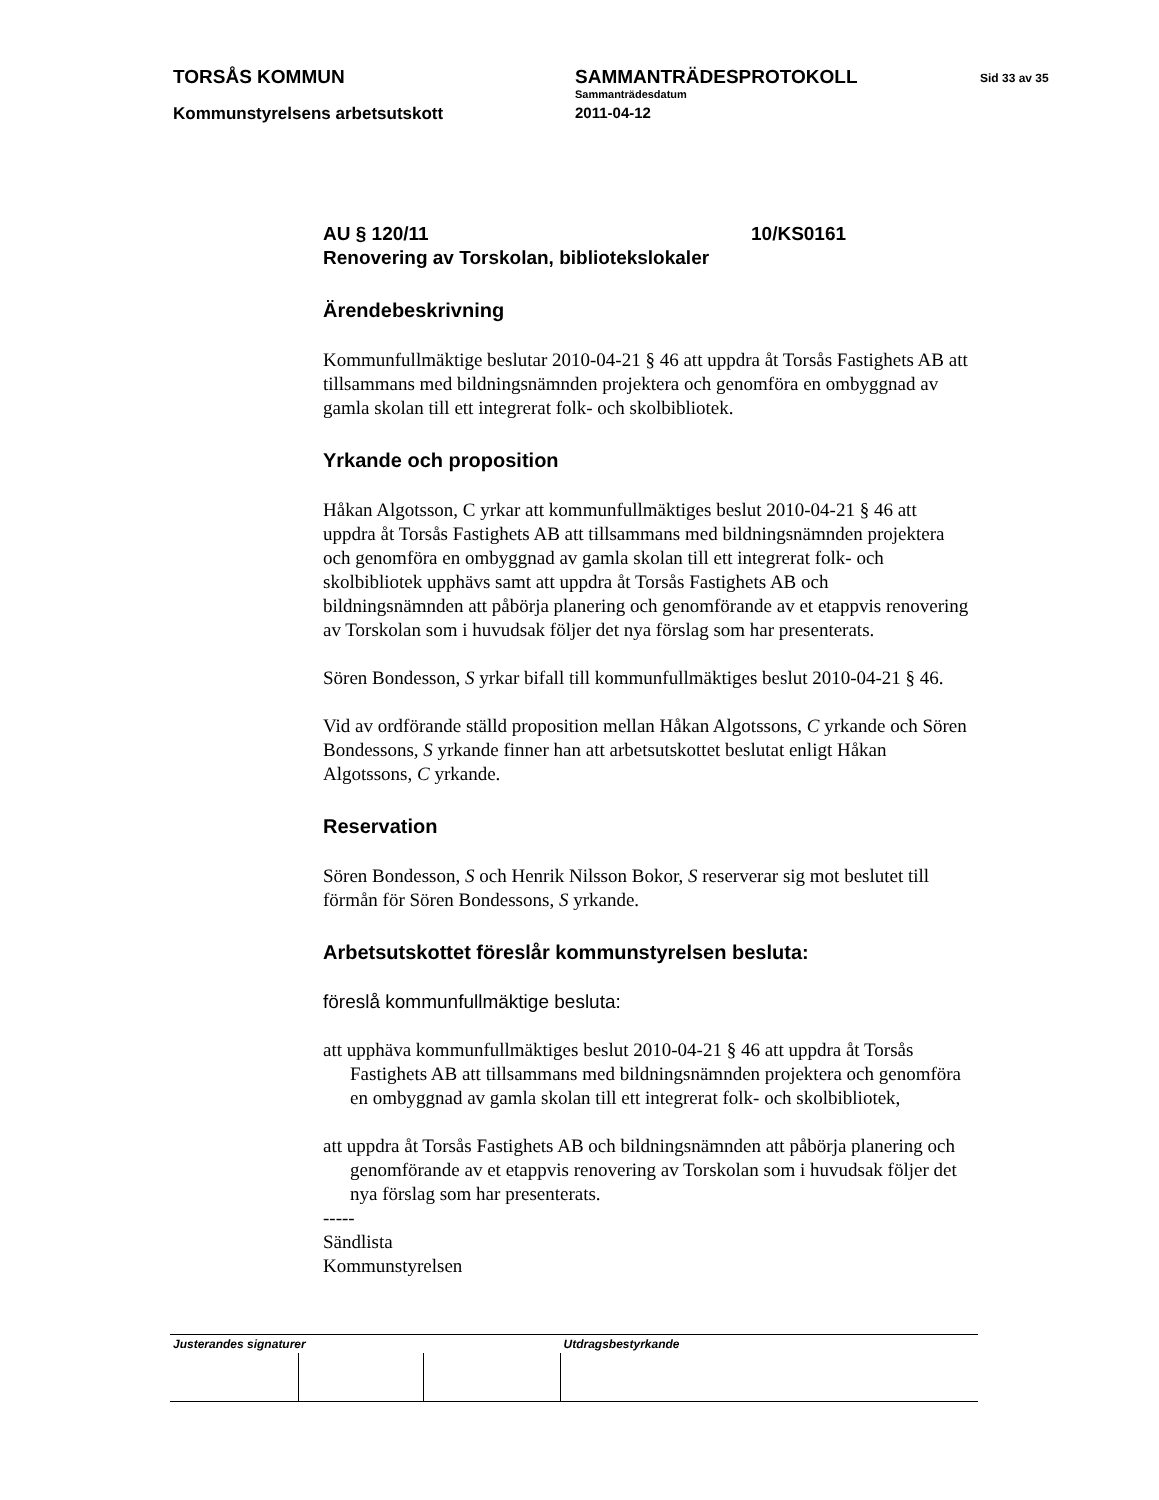TORSÅS KOMMUN SAMMANTRÄDESPROTOKOLL
Sid 33 av 35
Kommunstyrelsens arbetsutskott
Sammanträdesdatum
2011-04-12
AU § 120/11 10/KS0161
Renovering av Torskolan, bibliotekslokaler
Ärendebeskrivning
Kommunfullmäktige beslutar 2010-04-21 § 46 att uppdra åt Torsås Fastighets AB att tillsammans med bildningsnämnden projektera och genomföra en ombyggnad av gamla skolan till ett integrerat folk- och skolbibliotek.
Yrkande och proposition
Håkan Algotsson, C yrkar att kommunfullmäktiges beslut 2010-04-21 § 46 att uppdra åt Torsås Fastighets AB att tillsammans med bildningsnämnden projektera och genomföra en ombyggnad av gamla skolan till ett integrerat folk- och skolbibliotek upphävs samt att uppdra åt Torsås Fastighets AB och bildningsnämnden att påbörja planering och genomförande av et etappvis renovering av Torskolan som i huvudsak följer det nya förslag som har presenterats.
Sören Bondesson, S yrkar bifall till kommunfullmäktiges beslut 2010-04-21 § 46.
Vid av ordförande ställd proposition mellan Håkan Algotssons, C yrkande och Sören Bondessons, S yrkande finner han att arbetsutskottet beslutat enligt Håkan Algotssons, C yrkande.
Reservation
Sören Bondesson, S och Henrik Nilsson Bokor, S reserverar sig mot beslutet till förmån för Sören Bondessons, S yrkande.
Arbetsutskottet föreslår kommunstyrelsen besluta:
föreslå kommunfullmäktige besluta:
att upphäva kommunfullmäktiges beslut 2010-04-21 § 46 att uppdra åt Torsås Fastighets AB att tillsammans med bildningsnämnden projektera och genomföra en ombyggnad av gamla skolan till ett integrerat folk- och skolbibliotek,
att uppdra åt Torsås Fastighets AB och bildningsnämnden att påbörja planering och genomförande av et etappvis renovering av Torskolan som i huvudsak följer det nya förslag som har presenterats.
-----
Sändlista
Kommunstyrelsen
| Justerandes signaturer | | | Utdragsbestyrkande |